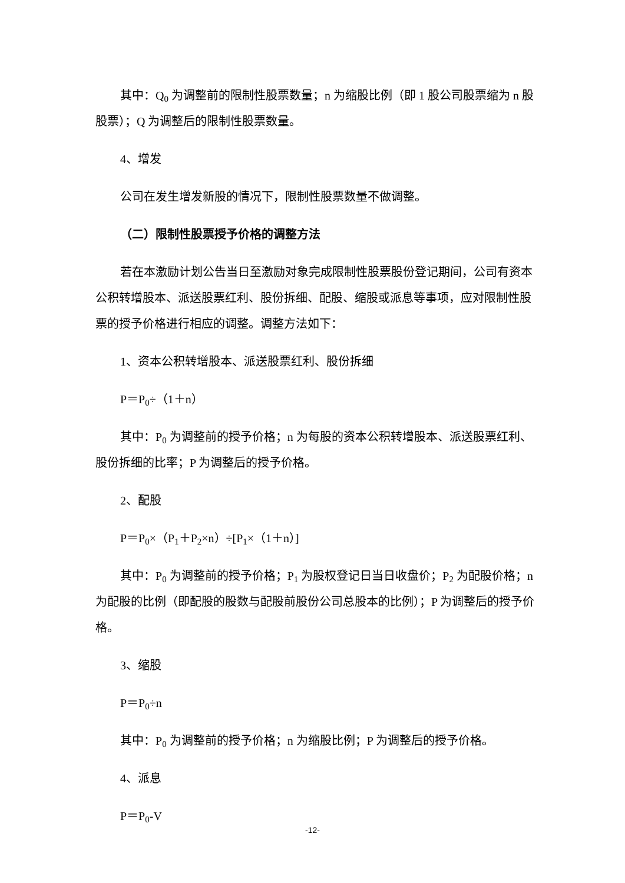其中：Q<sub>0</sub> 为调整前的限制性股票数量；n 为缩股比例（即 1 股公司股票缩为 n 股股票）；Q 为调整后的限制性股票数量。
4、增发
公司在发生增发新股的情况下，限制性股票数量不做调整。
（二）限制性股票授予价格的调整方法
若在本激励计划公告当日至激励对象完成限制性股票股份登记期间，公司有资本公积转增股本、派送股票红利、股份拆细、配股、缩股或派息等事项，应对限制性股票的授予价格进行相应的调整。调整方法如下：
1、资本公积转增股本、派送股票红利、股份拆细
P＝P<sub>0</sub>÷（1＋n）
其中：P<sub>0</sub> 为调整前的授予价格；n 为每股的资本公积转增股本、派送股票红利、股份拆细的比率；P 为调整后的授予价格。
2、配股
P＝P<sub>0</sub>×（P<sub>1</sub>＋P<sub>2</sub>×n）÷[P<sub>1</sub>×（1＋n）]
其中：P<sub>0</sub> 为调整前的授予价格；P<sub>1</sub> 为股权登记日当日收盘价；P<sub>2</sub> 为配股价格；n 为配股的比例（即配股的股数与配股前股份公司总股本的比例）；P 为调整后的授予价格。
3、缩股
P＝P<sub>0</sub>÷n
其中：P<sub>0</sub> 为调整前的授予价格；n 为缩股比例；P 为调整后的授予价格。
4、派息
P＝P<sub>0</sub>-V
-12-